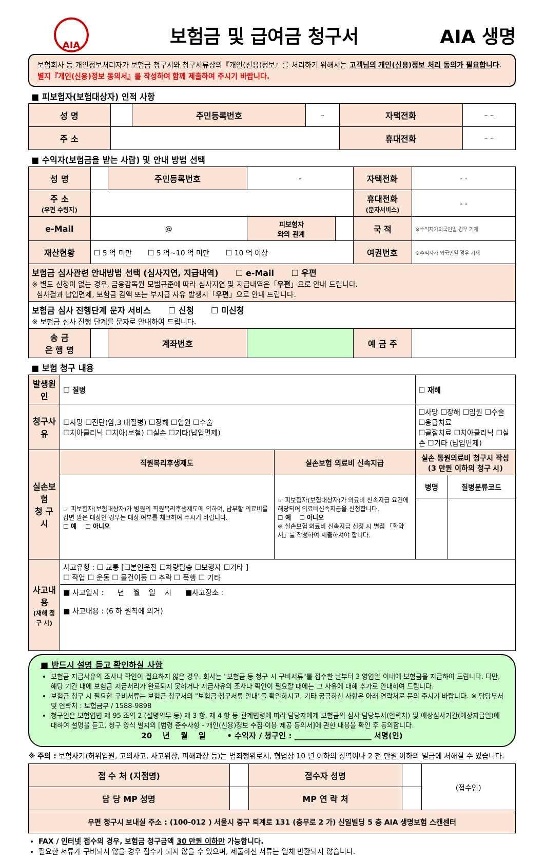AIA
보험금 및 급여금 청구서 AIA 생명
보험회사 등 개인정보처리자가 보험금 청구서와 청구서류상의『개인(신용)정보』를 처리하기 위해서는 고객님의 개인(신용)정보 처리 동의가 필요합니다. 별지『개인(신용)정보 동의서』를 작성하여 함께 제출하여 주시기 바랍니다.
■ 피보험자(보험대상자) 인적 사항
| 성 명 | | 주민등록번호 | – | 자택전화 | – – |
| 주 소 | | | | 휴대전화 | – – |
■ 수익자(보험금을 받는 사람) 및 안내 방법 선택
| 성 명 | | 주민등록번호 | - | | 자택전화 | - - |
| 주 소 (우편 수령지) | | | | | 휴대전화 (문자서비스) | - - |
| e-Mail | @ | | 피보험자 와의 관계 | | 국 적 | ※수익자가외국인일 경우 기재 |
| 재산현황 | ☐ 5 억 미만 ☐ 5 억~10 억 미만 ☐ 10 억 이상 | | | | 여권번호 | ※수익자가 외국인일 경우 기재 |
| 보험금 심사관련 안내방법 선택 (심사지연, 지급내역) ☐ e-Mail ☐ 우편 ※ 별도 신청이 없는 경우, 금융감독원 모범규준에 따라 심사지연 및 지급내역은「 우편 」으로 안내 드립니다. 심사결과 납입면제, 보험금 감액 또는 부지급 사유 발생시「 우편 」으로 안내 드립니다. | | | | | | |
| 보험금 심사 진행단계 문자 서비스 ☐ 신청 ☐ 미신청 ※ 보험금 심사 진행 단계를 문자로 안내하여 드립니다. | | | | | | |
| 송 금 은 행 명 | | 계좌번호 | | | 예 금 주 | |
■ 보험 청구 내용
| 발생원인 | ☐ 질병 | | ☐ 재해 | |
| 청구사유 | ☐사망 ☐진단(암,3 대질병) ☐장해 ☐입원 ☐수술 ☐치아클리닉 ☐치아(보철) ☐실손 ☐기타(납입면제) | | ☐사망 ☐장해 ☐입원 ☐수술 ☐응급치료 ☐골절치료 ☐치아클리닉 ☐실손 ☐기타 (납입면제) | |
| 실손보험 청 구 시 | 직원복리후생제도 | 실손보험 의료비 신속지급 | 실손 통원의료비 청구시 작성 (3 만원 이하의 청구 시) | |
| | ☞ 피보험자(보험대상자)가 병원의 직원복리후생제도에 의하여, 납부할 의료비를 감면 받은 대상인 경우는 대상 여부를 체크하여 주시기 바랍니다. ☐ 예 ☐ 아니오 | ☞ 피보험자(보험대상자)가 의료비 신속지급 요건에 해당되어 의료비신속지급을 신청합니다. ☐ 예 ☐ 아니오 ※ 실손보험 의료비 신속지급 신청 시 별첨 「확약서」를 작성하여 제출하셔야 합니다. | 병명 | 질병분류코드 |
| 사고내용 (재해 청구 시) | 사고유형 : ☐ 교통 [☐본인운전 ☐차량탑승 ☐보행자 ☐기타 ] ☐ 작업 ☐ 운동 ☐ 물건이동 ☐ 추락 ☐ 폭행 ☐ 기타 | | | |
| | ■ 사고일시 : 년 월 일 시 ■사고장소 : ■ 사고내용 : (6 하 원칙에 의거) | | | |
■ 반드시 설명 듣고 확인하실 사항
보험금 지급사유의 조사나 확인이 필요하지 않은 경우, 회사는 "보험금 등 청구 시 구비서류"를 접수한 날부터 3 영업일 이내에 보험금을 지급하여 드립니다. 다만, 해당 기간 내에 보험금 지급처리가 완료되지 못하거나 지급사유의 조사나 확인이 필요할 때에는 그 사유에 대해 추가로 안내하여 드립니다.
보험금 청구 시 필요한 구비서류는 보험금 청구서의 "보험금 청구서류 안내"를 확인하시고, 기타 궁금하신 사항은 아래 연락처로 문의 주시기 바랍니다. ※ 담당부서 및 연락처 : 보험금부 / 1588-9898
청구인은 보험업법 제 95 조의 2 (설명의무 등) 제 3 항, 제 4 항 등 관계법령에 따라 담당자에게 보험금의 심사 담당부서(연락처) 및 예상심사기간(예상지급일)에 대하여 설명을 듣고, 청구 양식 별지의 [법령 준수사항 - 개인(신용)정보 수집·이용 제공 동의서]에 관한 내용을 확인 후 동의합니다.
20 년 월 일 • 수익자 / 청구인 : ____________________ 서명(인)
※ 주의 : 보험사기(허위입원, 고의사고, 사고위장, 피해과장 등)는 범죄행위로서, 형법상 10 년 이하의 징역이나 2 천 만원 이하의 벌금에 처해질 수 있습니다.
| 접 수 처 (지점명) | | 접수자 성명 | | (접수인) |
| 담 당 MP 성명 | | MP 연 락 처 | | |
| 우편 청구시 보내실 주소 : (100-012 ) 서울시 중구 퇴계로 131 (충무로 2 가) 신일빌딩 5 층 AIA 생명보험 스캔센터 | | | | |
FAX / 인터넷 접수의 경우, 보험금 청구금액 30 만원 이하만 가능합니다.
필요한 서류가 구비되지 않을 경우 접수가 되지 않을 수 있으며, 제출하신 서류는 일체 반환되지 않습니다.